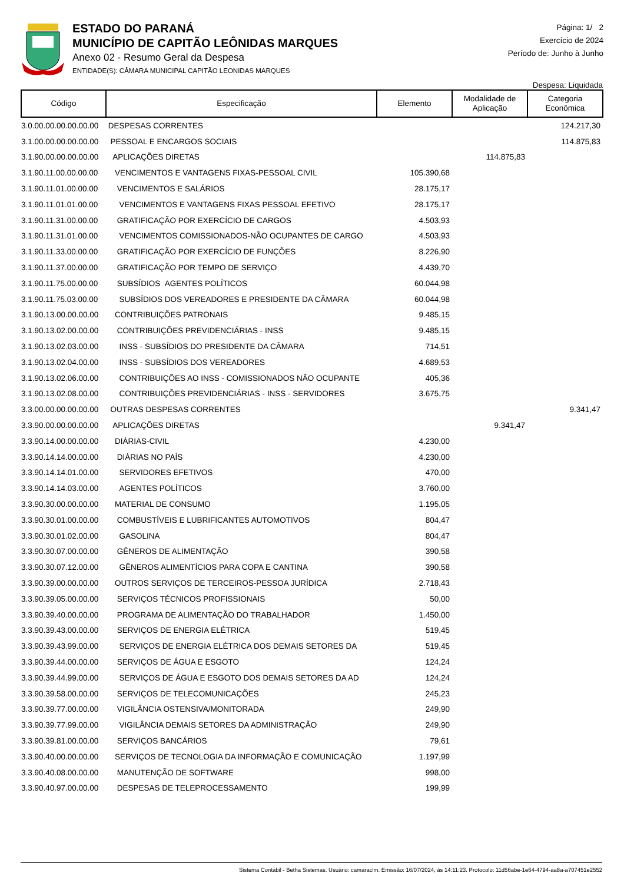ESTADO DO PARANÁ
MUNICÍPIO DE CAPITÃO LEÔNIDAS MARQUES
Anexo 02 - Resumo Geral da Despesa
ENTIDADE(S): CÂMARA MUNICIPAL CAPITÃO LEONIDAS MARQUES
Página: 1/ 2
Exercício de 2024
Período de: Junho à Junho
Despesa: Liquidada
| Código | Especificação | Elemento | Modalidade de Aplicação | Categoria Econômica |
| --- | --- | --- | --- | --- |
| 3.0.00.00.00.00.00.00 | DESPESAS CORRENTES | | | 124.217,30 |
| 3.1.00.00.00.00.00.00 | PESSOAL E ENCARGOS SOCIAIS | | | 114.875,83 |
| 3.1.90.00.00.00.00.00 | APLICAÇÕES DIRETAS | | 114.875,83 | |
| 3.1.90.11.00.00.00.00 | VENCIMENTOS E VANTAGENS FIXAS-PESSOAL CIVIL | 105.390,68 | | |
| 3.1.90.11.01.00.00.00 | VENCIMENTOS E SALÁRIOS | 28.175,17 | | |
| 3.1.90.11.01.01.00.00 | VENCIMENTOS E VANTAGENS FIXAS PESSOAL EFETIVO | 28.175,17 | | |
| 3.1.90.11.31.00.00.00 | GRATIFICAÇÃO POR EXERCÍCIO DE CARGOS | 4.503,93 | | |
| 3.1.90.11.31.01.00.00 | VENCIMENTOS COMISSIONADOS-NÃO OCUPANTES DE CARGO | 4.503,93 | | |
| 3.1.90.11.33.00.00.00 | GRATIFICAÇÃO POR EXERCÍCIO DE FUNÇÕES | 8.226,90 | | |
| 3.1.90.11.37.00.00.00 | GRATIFICAÇÃO POR TEMPO DE SERVIÇO | 4.439,70 | | |
| 3.1.90.11.75.00.00.00 | SUBSÍDIOS AGENTES POLÍTICOS | 60.044,98 | | |
| 3.1.90.11.75.03.00.00 | SUBSÍDIOS DOS VEREADORES E PRESIDENTE DA CÂMARA | 60.044,98 | | |
| 3.1.90.13.00.00.00.00 | CONTRIBUIÇÕES PATRONAIS | 9.485,15 | | |
| 3.1.90.13.02.00.00.00 | CONTRIBUIÇÕES PREVIDENCIÁRIAS - INSS | 9.485,15 | | |
| 3.1.90.13.02.03.00.00 | INSS - SUBSÍDIOS DO PRESIDENTE DA CÂMARA | 714,51 | | |
| 3.1.90.13.02.04.00.00 | INSS - SUBSÍDIOS DOS VEREADORES | 4.689,53 | | |
| 3.1.90.13.02.06.00.00 | CONTRIBUIÇÕES AO INSS - COMISSIONADOS NÃO OCUPANTE | 405,36 | | |
| 3.1.90.13.02.08.00.00 | CONTRIBUIÇÕES PREVIDENCIÁRIAS - INSS - SERVIDORES | 3.675,75 | | |
| 3.3.00.00.00.00.00.00 | OUTRAS DESPESAS CORRENTES | | | 9.341,47 |
| 3.3.90.00.00.00.00.00 | APLICAÇÕES DIRETAS | | 9.341,47 | |
| 3.3.90.14.00.00.00.00 | DIÁRIAS-CIVIL | 4.230,00 | | |
| 3.3.90.14.14.00.00.00 | DIÁRIAS NO PAÍS | 4.230,00 | | |
| 3.3.90.14.14.01.00.00 | SERVIDORES EFETIVOS | 470,00 | | |
| 3.3.90.14.14.03.00.00 | AGENTES POLÍTICOS | 3.760,00 | | |
| 3.3.90.30.00.00.00.00 | MATERIAL DE CONSUMO | 1.195,05 | | |
| 3.3.90.30.01.00.00.00 | COMBUSTÍVEIS E LUBRIFICANTES AUTOMOTIVOS | 804,47 | | |
| 3.3.90.30.01.02.00.00 | GASOLINA | 804,47 | | |
| 3.3.90.30.07.00.00.00 | GÊNEROS DE ALIMENTAÇÃO | 390,58 | | |
| 3.3.90.30.07.12.00.00 | GÊNEROS ALIMENTÍCIOS PARA COPA E CANTINA | 390,58 | | |
| 3.3.90.39.00.00.00.00 | OUTROS SERVIÇOS DE TERCEIROS-PESSOA JURÍDICA | 2.718,43 | | |
| 3.3.90.39.05.00.00.00 | SERVIÇOS TÉCNICOS PROFISSIONAIS | 50,00 | | |
| 3.3.90.39.40.00.00.00 | PROGRAMA DE ALIMENTAÇÃO DO TRABALHADOR | 1.450,00 | | |
| 3.3.90.39.43.00.00.00 | SERVIÇOS DE ENERGIA ELÉTRICA | 519,45 | | |
| 3.3.90.39.43.99.00.00 | SERVIÇOS DE ENERGIA ELÉTRICA DOS DEMAIS SETORES DA | 519,45 | | |
| 3.3.90.39.44.00.00.00 | SERVIÇOS DE ÁGUA E ESGOTO | 124,24 | | |
| 3.3.90.39.44.99.00.00 | SERVIÇOS DE ÁGUA E ESGOTO DOS DEMAIS SETORES DA AD | 124,24 | | |
| 3.3.90.39.58.00.00.00 | SERVIÇOS DE TELECOMUNICAÇÕES | 245,23 | | |
| 3.3.90.39.77.00.00.00 | VIGILÂNCIA OSTENSIVA/MONITORADA | 249,90 | | |
| 3.3.90.39.77.99.00.00 | VIGILÂNCIA DEMAIS SETORES DA ADMINISTRAÇÃO | 249,90 | | |
| 3.3.90.39.81.00.00.00 | SERVIÇOS BANCÁRIOS | 79,61 | | |
| 3.3.90.40.00.00.00.00 | SERVIÇOS DE TECNOLOGIA DA INFORMAÇÃO E COMUNICAÇÃO | 1.197,99 | | |
| 3.3.90.40.08.00.00.00 | MANUTENÇÃO DE SOFTWARE | 998,00 | | |
| 3.3.90.40.97.00.00.00 | DESPESAS DE TELEPROCESSAMENTO | 199,99 | | |
Sistema Contábil - Betha Sistemas. Usuário: camaraclm. Emissão: 16/07/2024, às 14:11:23. Protocolo: 11d56abe-1e64-4794-aa8a-a707451e2552